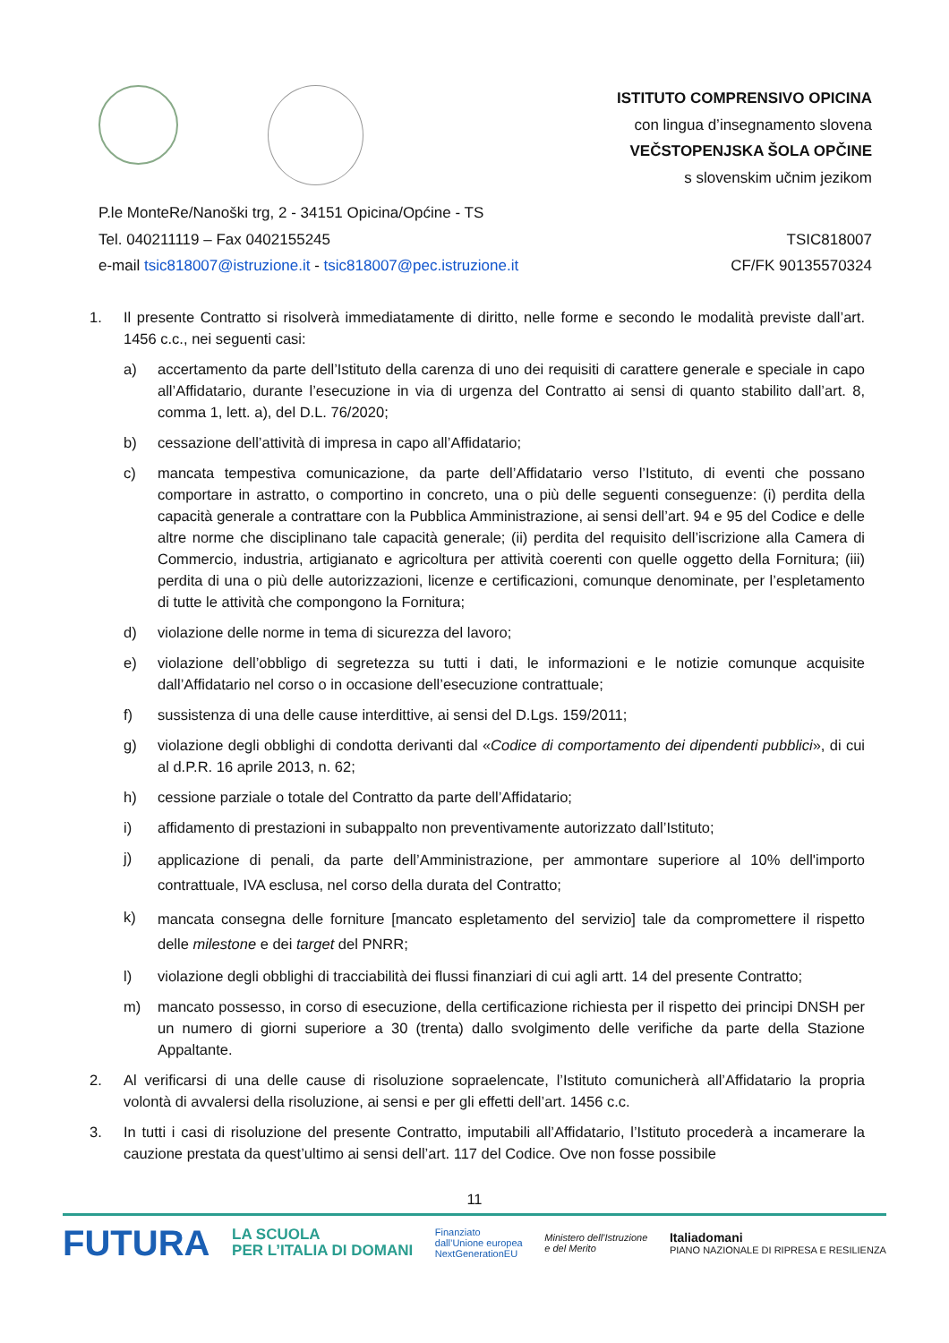ISTITUTO COMPRENSIVO OPICINA
con lingua d’insegnamento slovena
VEČSTOPENJSKA ŠOLA OPČINE
s slovenskim učnim jezikom
P.le MonteRe/Nanoški trg, 2 - 34151 Opicina/Općine - TS
Tel. 040211119 – Fax 0402155245
e-mail tsic818007@istruzione.it - tsic818007@pec.istruzione.it
TSIC818007
CF/FK 90135570324
1. Il presente Contratto si risolverà immediatamente di diritto, nelle forme e secondo le modalità previste dall’art. 1456 c.c., nei seguenti casi:
a) accertamento da parte dell’Istituto della carenza di uno dei requisiti di carattere generale e speciale in capo all’Affidatario, durante l’esecuzione in via di urgenza del Contratto ai sensi di quanto stabilito dall’art. 8, comma 1, lett. a), del D.L. 76/2020;
b) cessazione dell’attività di impresa in capo all’Affidatario;
c) mancata tempestiva comunicazione, da parte dell’Affidatario verso l’Istituto, di eventi che possano comportare in astratto, o comportino in concreto, una o più delle seguenti conseguenze: (i) perdita della capacità generale a contrattare con la Pubblica Amministrazione, ai sensi dell’art. 94 e 95 del Codice e delle altre norme che disciplinano tale capacità generale; (ii) perdita del requisito dell’iscrizione alla Camera di Commercio, industria, artigianato e agricoltura per attività coerenti con quelle oggetto della Fornitura; (iii) perdita di una o più delle autorizzazioni, licenze e certificazioni, comunque denominate, per l’espletamento di tutte le attività che compongono la Fornitura;
d) violazione delle norme in tema di sicurezza del lavoro;
e) violazione dell’obbligo di segretezza su tutti i dati, le informazioni e le notizie comunque acquisite dall’Affidatario nel corso o in occasione dell’esecuzione contrattuale;
f) sussistenza di una delle cause interdittive, ai sensi del D.Lgs. 159/2011;
g) violazione degli obblighi di condotta derivanti dal «Codice di comportamento dei dipendenti pubblici», di cui al d.P.R. 16 aprile 2013, n. 62;
h) cessione parziale o totale del Contratto da parte dell’Affidatario;
i) affidamento di prestazioni in subappalto non preventivamente autorizzato dall’Istituto;
j) applicazione di penali, da parte dell’Amministrazione, per ammontare superiore al 10% dell'importo contrattuale, IVA esclusa, nel corso della durata del Contratto;
k) mancata consegna delle forniture [mancato espletamento del servizio] tale da compromettere il rispetto delle milestone e dei target del PNRR;
l) violazione degli obblighi di tracciabilità dei flussi finanziari di cui agli artt. 14 del presente Contratto;
m) mancato possesso, in corso di esecuzione, della certificazione richiesta per il rispetto dei principi DNSH per un numero di giorni superiore a 30 (trenta) dallo svolgimento delle verifiche da parte della Stazione Appaltante.
2. Al verificarsi di una delle cause di risoluzione sopraelencate, l’Istituto comunicherà all’Affidatario la propria volontà di avvalersi della risoluzione, ai sensi e per gli effetti dell’art. 1456 c.c.
3. In tutti i casi di risoluzione del presente Contratto, imputabili all’Affidatario, l’Istituto procederà a incamerare la cauzione prestata da quest’ultimo ai sensi dell’art. 117 del Codice. Ove non fosse possibile
11
FUTURA LA SCUOLA
PER L’ITALIA DI DOMANI Finanziato
dall’Unione europea
NextGenerationEU Ministero dell’Istruzione
e del Merito Italiadomani
PIANO NAZIONALE DI RIPRESA E RESILIENZA